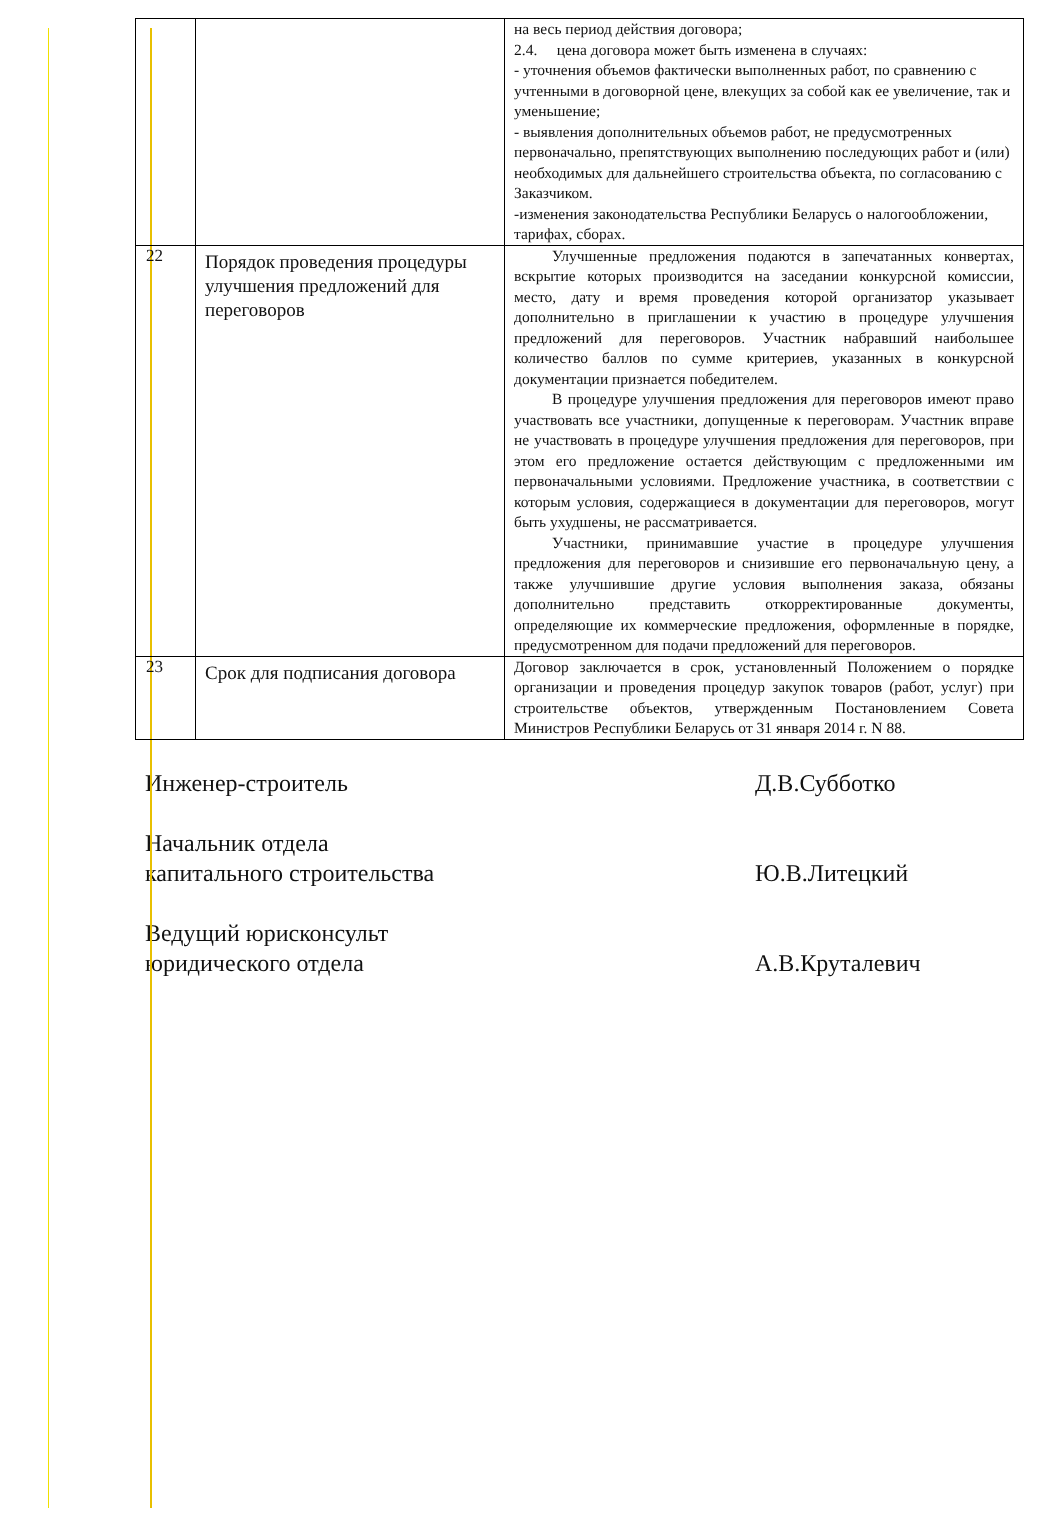| | | на весь период действия договора; 2.4. цена договора может быть изменена в случаях: - уточнения объемов фактически выполненных работ, по сравнению с учтенными в договорной цене, влекущих за собой как ее увеличение, так и уменьшение; - выявления дополнительных объемов работ, не предусмотренных первоначально, препятствующих выполнению последующих работ и (или) необходимых для дальнейшего строительства объекта, по согласованию с Заказчиком. -изменения законодательства Республики Беларусь о налогообложении, тарифах, сборах. |
| 22 | Порядок проведения процедуры улучшения предложений для переговоров | Улучшенные предложения подаются в запечатанных конвертах, вскрытие которых производится на заседании конкурсной комиссии, место, дату и время проведения которой организатор указывает дополнительно в приглашении к участию в процедуре улучшения предложений для переговоров. Участник набравший наибольшее количество баллов по сумме критериев, указанных в конкурсной документации признается победителем. В процедуре улучшения предложения для переговоров имеют право участвовать все участники, допущенные к переговорам. Участник вправе не участвовать в процедуре улучшения предложения для переговоров, при этом его предложение остается действующим с предложенными им первоначальными условиями. Предложение участника, в соответствии с которым условия, содержащиеся в документации для переговоров, могут быть ухудшены, не рассматривается. Участники, принимавшие участие в процедуре улучшения предложения для переговоров и снизившие его первоначальную цену, а также улучшившие другие условия выполнения заказа, обязаны дополнительно представить откорректированные документы, определяющие их коммерческие предложения, оформленные в порядке, предусмотренном для подачи предложений для переговоров. |
| 23 | Срок для подписания договора | Договор заключается в срок, установленный Положением о порядке организации и проведения процедур закупок товаров (работ, услуг) при строительстве объектов, утвержденным Постановлением Совета Министров Республики Беларусь от 31 января 2014 г. N 88. |
Инженер-строитель Д.В.Субботко
Начальник отдела
капитального строительства
Ю.В.Литецкий
Ведущий юрисконсульт
юридического отдела
А.В.Круталевич